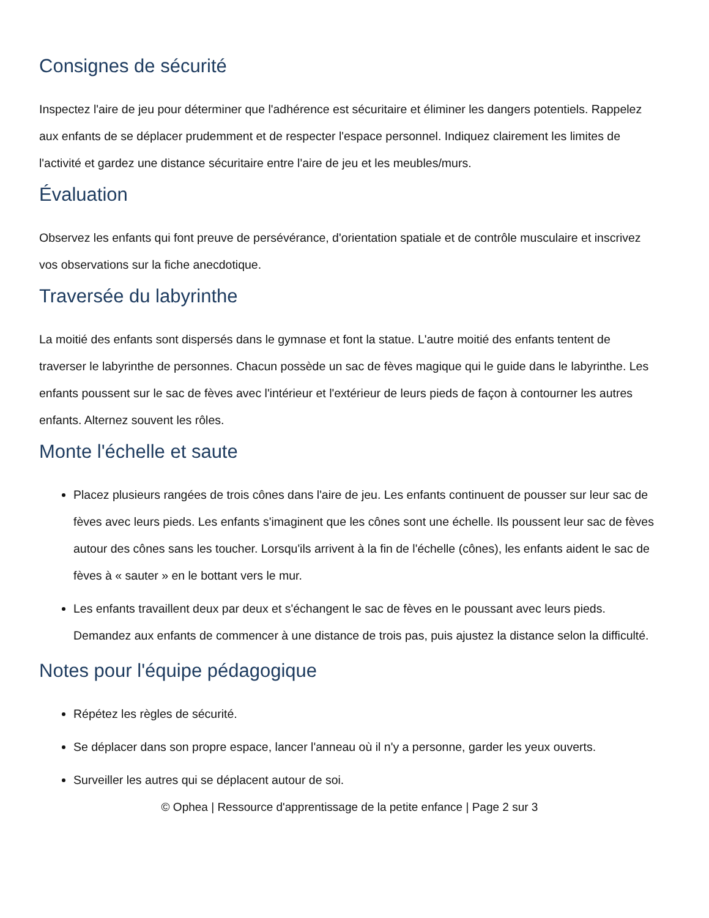Consignes de sécurité
Inspectez l'aire de jeu pour déterminer que l'adhérence est sécuritaire et éliminer les dangers potentiels. Rappelez aux enfants de se déplacer prudemment et de respecter l'espace personnel. Indiquez clairement les limites de l'activité et gardez une distance sécuritaire entre l'aire de jeu et les meubles/murs.
Évaluation
Observez les enfants qui font preuve de persévérance, d'orientation spatiale et de contrôle musculaire et inscrivez vos observations sur la fiche anecdotique.
Traversée du labyrinthe
La moitié des enfants sont dispersés dans le gymnase et font la statue. L'autre moitié des enfants tentent de traverser le labyrinthe de personnes. Chacun possède un sac de fèves magique qui le guide dans le labyrinthe. Les enfants poussent sur le sac de fèves avec l'intérieur et l'extérieur de leurs pieds de façon à contourner les autres enfants. Alternez souvent les rôles.
Monte l'échelle et saute
Placez plusieurs rangées de trois cônes dans l'aire de jeu. Les enfants continuent de pousser sur leur sac de fèves avec leurs pieds. Les enfants s'imaginent que les cônes sont une échelle. Ils poussent leur sac de fèves autour des cônes sans les toucher. Lorsqu'ils arrivent à la fin de l'échelle (cônes), les enfants aident le sac de fèves à « sauter » en le bottant vers le mur.
Les enfants travaillent deux par deux et s'échangent le sac de fèves en le poussant avec leurs pieds. Demandez aux enfants de commencer à une distance de trois pas, puis ajustez la distance selon la difficulté.
Notes pour l'équipe pédagogique
Répétez les règles de sécurité.
Se déplacer dans son propre espace, lancer l'anneau où il n'y a personne, garder les yeux ouverts.
Surveiller les autres qui se déplacent autour de soi.
© Ophea | Ressource d'apprentissage de la petite enfance | Page 2 sur 3